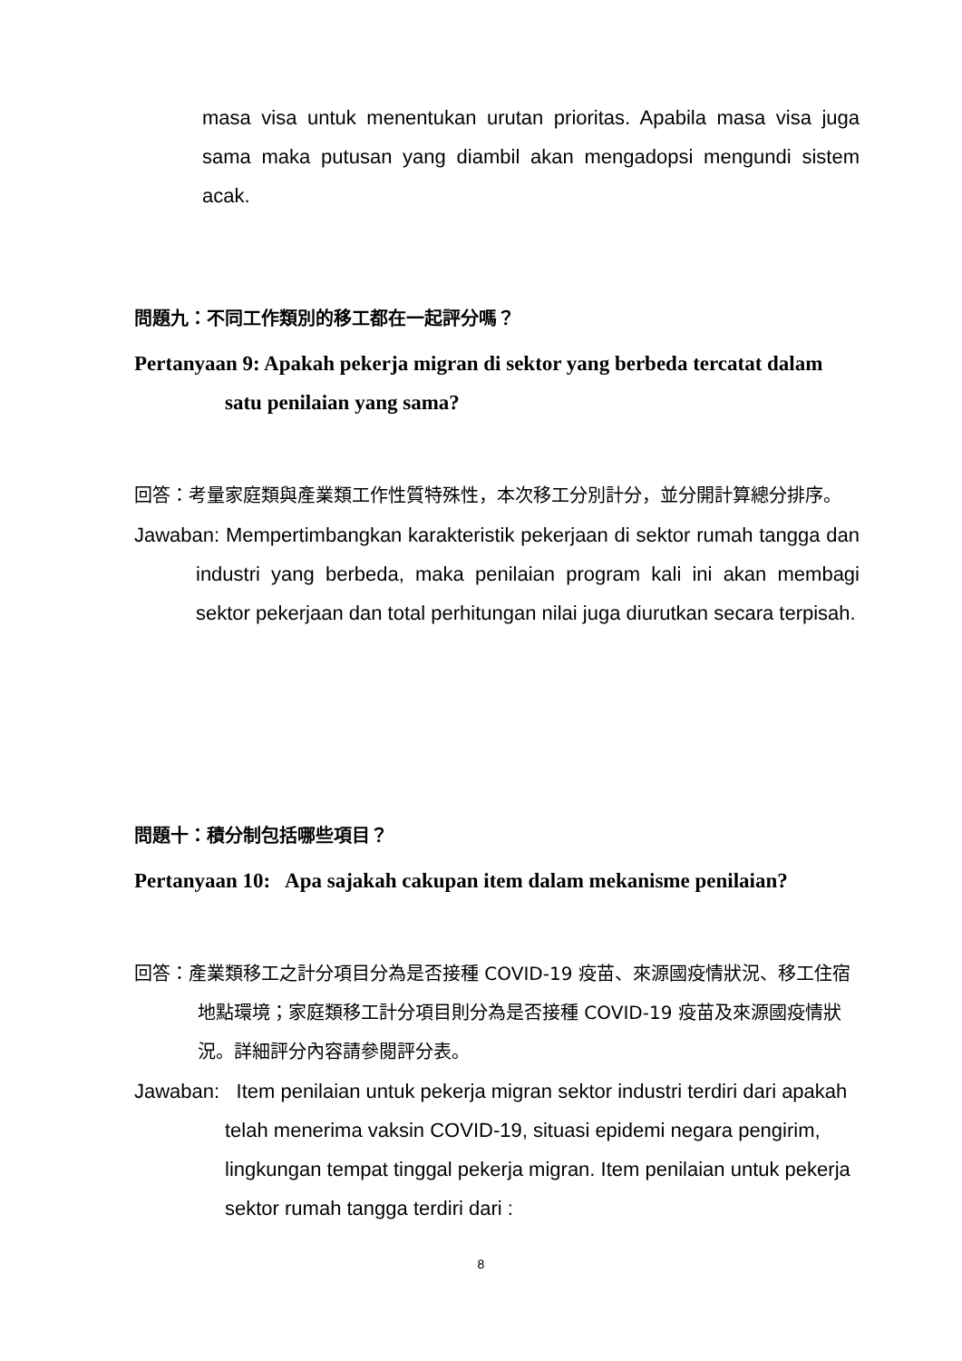masa visa untuk menentukan urutan prioritas. Apabila masa visa juga sama maka putusan yang diambil akan mengadopsi mengundi sistem acak.
問題九：不同工作類別的移工都在一起評分嗎？
Pertanyaan 9: Apakah pekerja migran di sektor yang berbeda tercatat dalam satu penilaian yang sama?
回答：考量家庭類與產業類工作性質特殊性，本次移工分別計分，並分開計算總分排序。
Jawaban: Mempertimbangkan karakteristik pekerjaan di sektor rumah tangga dan industri yang berbeda, maka penilaian program kali ini akan membagi sektor pekerjaan dan total perhitungan nilai juga diurutkan secara terpisah.
問題十：積分制包括哪些項目？
Pertanyaan 10: Apa sajakah cakupan item dalam mekanisme penilaian?
回答：產業類移工之計分項目分為是否接種 COVID-19 疫苗、來源國疫情狀況、移工住宿地點環境；家庭類移工計分項目則分為是否接種 COVID-19 疫苗及來源國疫情狀況。詳細評分內容請參閱評分表。
Jawaban: Item penilaian untuk pekerja migran sektor industri terdiri dari apakah telah menerima vaksin COVID-19, situasi epidemi negara pengirim, lingkungan tempat tinggal pekerja migran. Item penilaian untuk pekerja sektor rumah tangga terdiri dari :
8